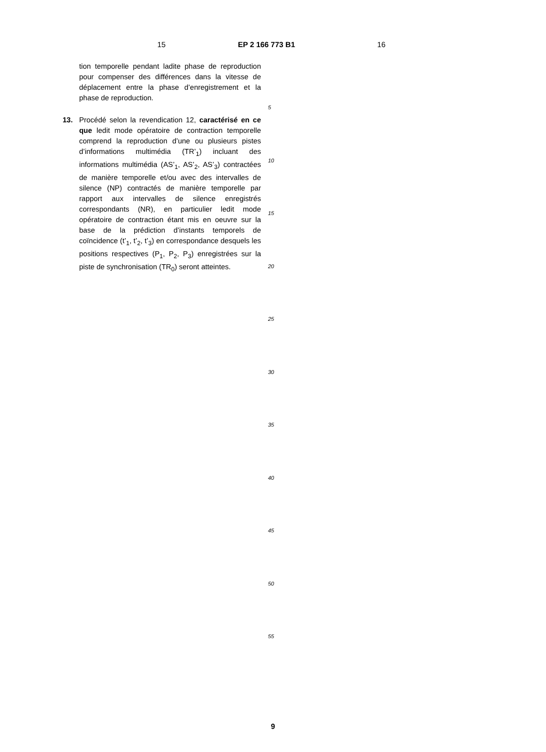15 EP 2 166 773 B1 16
tion temporelle pendant ladite phase de reproduction pour compenser des différences dans la vitesse de déplacement entre la phase d’enregistrement et la phase de reproduction.
13. Procédé selon la revendication 12, caractérisé en ce que ledit mode opératoire de contraction temporelle comprend la reproduction d’une ou plusieurs pistes d’informations multimédia (TR’<sub>1</sub>) incluant des informations multimédia (AS’<sub>1</sub>, AS’<sub>2</sub>, AS’<sub>3</sub>) contractées de manière temporelle et/ou avec des intervalles de silence (NP) contractés de manière temporelle par rapport aux intervalles de silence enregistrés correspondants (NR), en particulier ledit mode opératoire de contraction étant mis en oeuvre sur la base de la prédiction d’instants temporels de coïncidence (t’<sub>1</sub>, t’<sub>2</sub>, t’<sub>3</sub>) en correspondance desquels les positions respectives (P<sub>1</sub>, P<sub>2</sub>, P<sub>3</sub>) enregistrées sur la piste de synchronisation (TR<sub>0</sub>) seront atteintes.
5
10
15
20
25
30
35
40
45
50
55
9